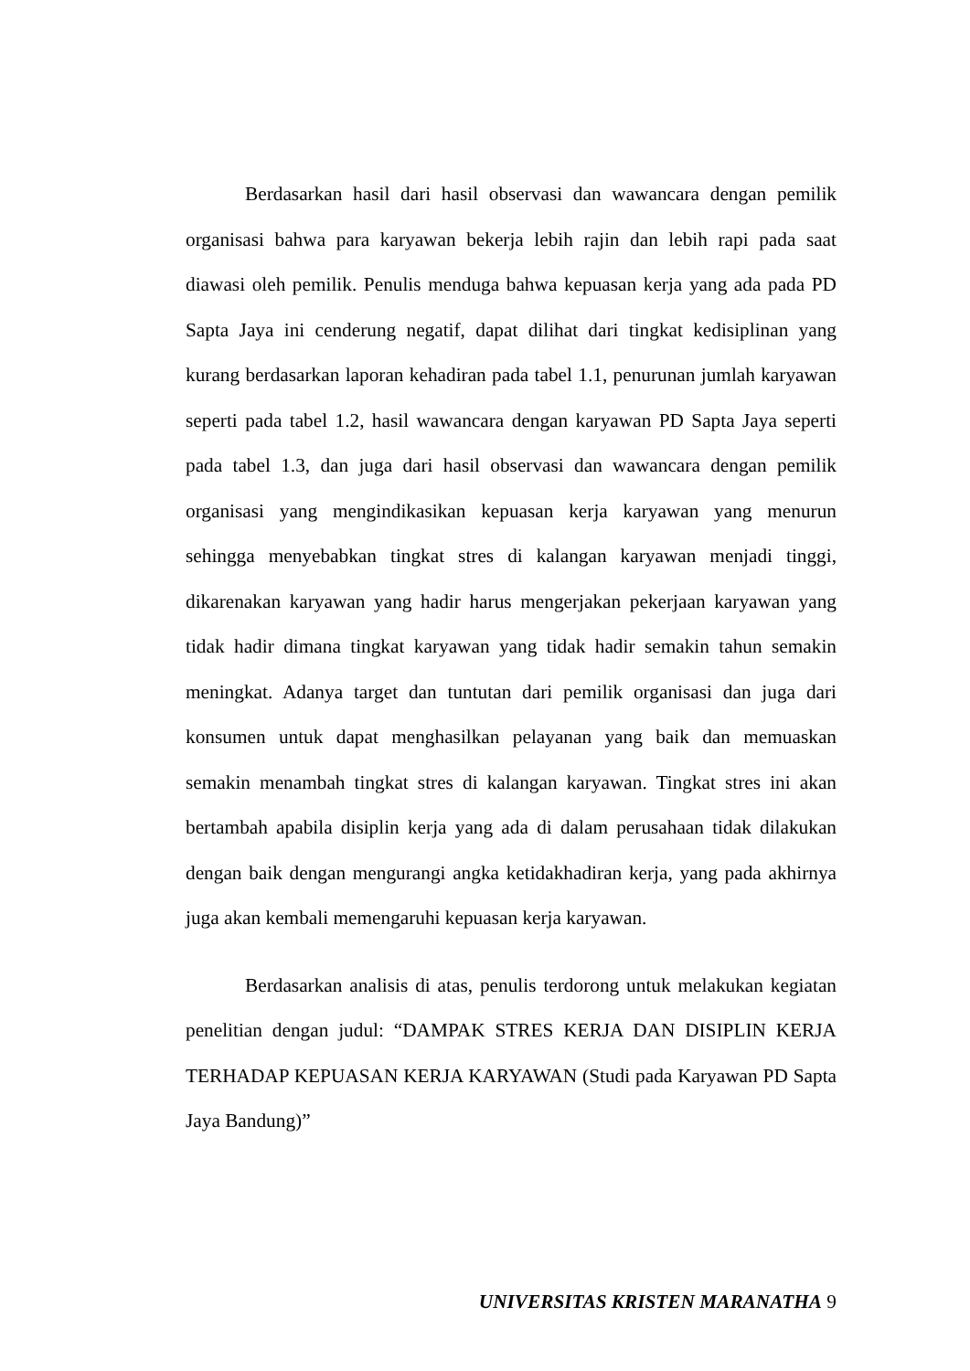Berdasarkan hasil dari hasil observasi dan wawancara dengan pemilik organisasi bahwa para karyawan bekerja lebih rajin dan lebih rapi pada saat diawasi oleh pemilik. Penulis menduga bahwa kepuasan kerja yang ada pada PD Sapta Jaya ini cenderung negatif, dapat dilihat dari tingkat kedisiplinan yang kurang berdasarkan laporan kehadiran pada tabel 1.1, penurunan jumlah karyawan seperti pada tabel 1.2, hasil wawancara dengan karyawan PD Sapta Jaya seperti pada tabel 1.3, dan juga dari hasil observasi dan wawancara dengan pemilik organisasi yang mengindikasikan kepuasan kerja karyawan yang menurun sehingga menyebabkan tingkat stres di kalangan karyawan menjadi tinggi, dikarenakan karyawan yang hadir harus mengerjakan pekerjaan karyawan yang tidak hadir dimana tingkat karyawan yang tidak hadir semakin tahun semakin meningkat. Adanya target dan tuntutan dari pemilik organisasi dan juga dari konsumen untuk dapat menghasilkan pelayanan yang baik dan memuaskan semakin menambah tingkat stres di kalangan karyawan. Tingkat stres ini akan bertambah apabila disiplin kerja yang ada di dalam perusahaan tidak dilakukan dengan baik dengan mengurangi angka ketidakhadiran kerja, yang pada akhirnya juga akan kembali memengaruhi kepuasan kerja karyawan.
Berdasarkan analisis di atas, penulis terdorong untuk melakukan kegiatan penelitian dengan judul: “DAMPAK STRES KERJA DAN DISIPLIN KERJA TERHADAP KEPUASAN KERJA KARYAWAN (Studi pada Karyawan PD Sapta Jaya Bandung)”
UNIVERSITAS KRISTEN MARANATHA 9